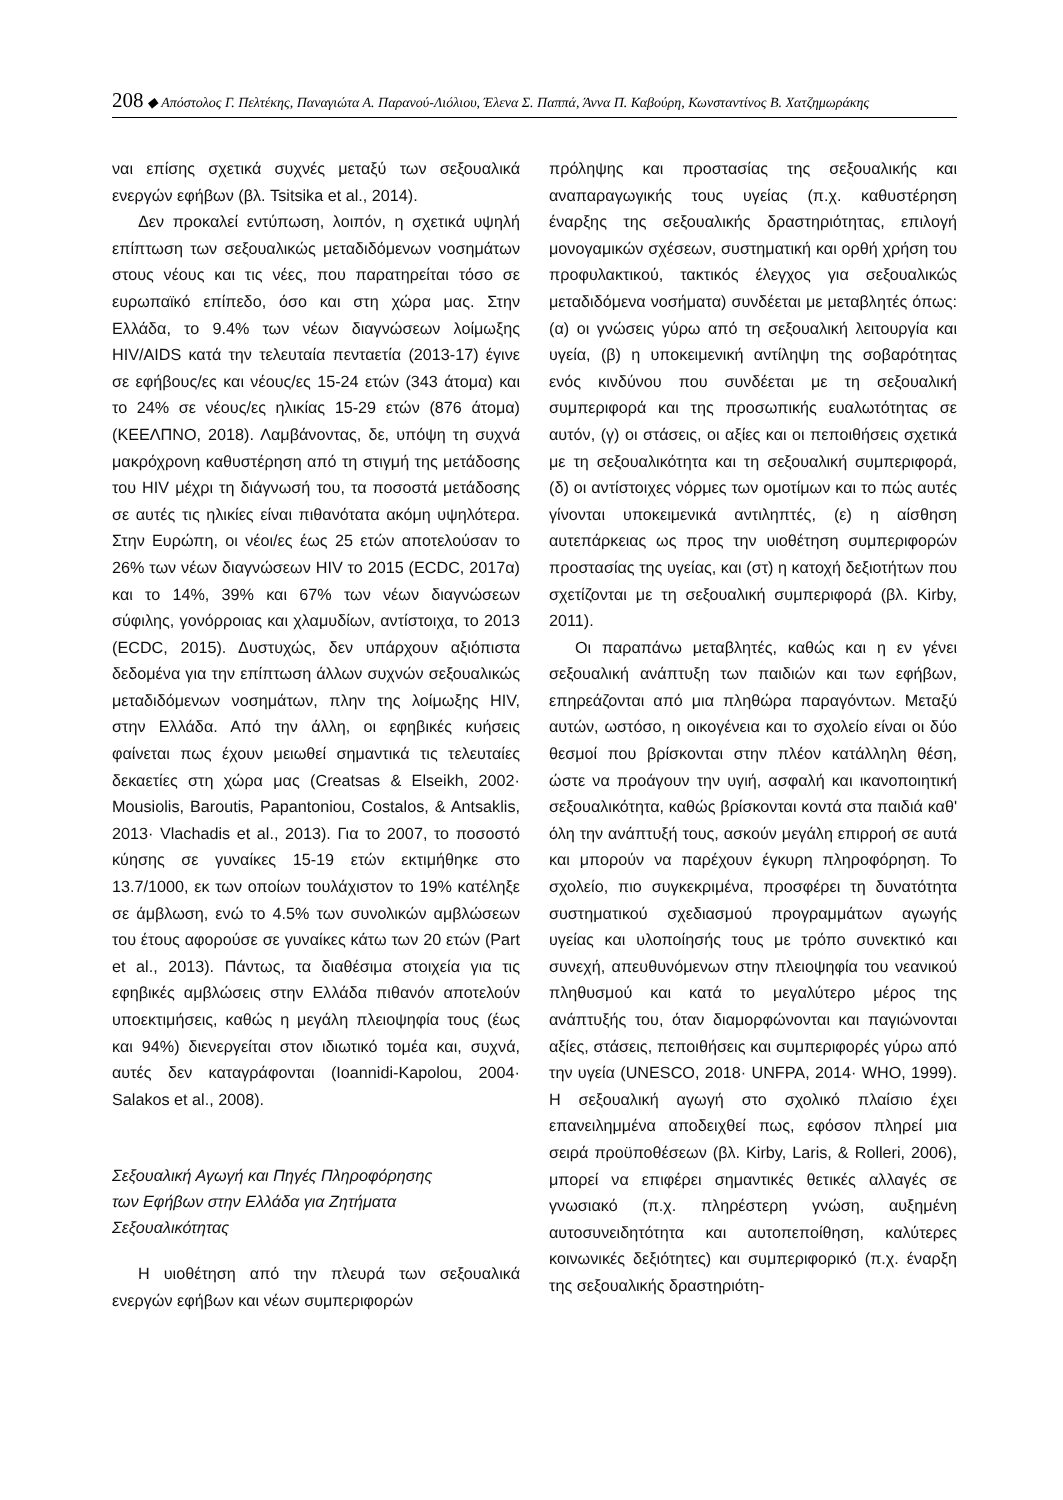208 ◆ Απόστολος Γ. Πελτέκης, Παναγιώτα Α. Παρανού-Λιόλιου, Έλενα Σ. Παππά, Άννα Π. Καβούρη, Κωνσταντίνος Β. Χατζημωράκης
ναι επίσης σχετικά συχνές μεταξύ των σεξουαλικά ενεργών εφήβων (βλ. Tsitsika et al., 2014).
Δεν προκαλεί εντύπωση, λοιπόν, η σχετικά υψηλή επίπτωση των σεξουαλικώς μεταδιδόμενων νοσημάτων στους νέους και τις νέες, που παρατηρείται τόσο σε ευρωπαϊκό επίπεδο, όσο και στη χώρα μας. Στην Ελλάδα, το 9.4% των νέων διαγνώσεων λοίμωξης HIV/AIDS κατά την τελευταία πενταετία (2013-17) έγινε σε εφήβους/ες και νέους/ες 15-24 ετών (343 άτομα) και το 24% σε νέους/ες ηλικίας 15-29 ετών (876 άτομα) (ΚΕΕΛΠΝΟ, 2018). Λαμβάνοντας, δε, υπόψη τη συχνά μακρόχρονη καθυστέρηση από τη στιγμή της μετάδοσης του HIV μέχρι τη διάγνωσή του, τα ποσοστά μετάδοσης σε αυτές τις ηλικίες είναι πιθανότατα ακόμη υψηλότερα. Στην Ευρώπη, οι νέοι/ες έως 25 ετών αποτελούσαν το 26% των νέων διαγνώσεων HIV το 2015 (ECDC, 2017α) και το 14%, 39% και 67% των νέων διαγνώσεων σύφιλης, γονόρροιας και χλαμυδίων, αντίστοιχα, το 2013 (ECDC, 2015). Δυστυχώς, δεν υπάρχουν αξιόπιστα δεδομένα για την επίπτωση άλλων συχνών σεξουαλικώς μεταδιδόμενων νοσημάτων, πλην της λοίμωξης HIV, στην Ελλάδα. Από την άλλη, οι εφηβικές κυήσεις φαίνεται πως έχουν μειωθεί σημαντικά τις τελευταίες δεκαετίες στη χώρα μας (Creatsas & Elseikh, 2002· Mousiolis, Baroutis, Papantoniou, Costalos, & Antsaklis, 2013· Vlachadis et al., 2013). Για το 2007, το ποσοστό κύησης σε γυναίκες 15-19 ετών εκτιμήθηκε στο 13.7/1000, εκ των οποίων τουλάχιστον το 19% κατέληξε σε άμβλωση, ενώ το 4.5% των συνολικών αμβλώσεων του έτους αφορούσε σε γυναίκες κάτω των 20 ετών (Part et al., 2013). Πάντως, τα διαθέσιμα στοιχεία για τις εφηβικές αμβλώσεις στην Ελλάδα πιθανόν αποτελούν υποεκτιμήσεις, καθώς η μεγάλη πλειοψηφία τους (έως και 94%) διενεργείται στον ιδιωτικό τομέα και, συχνά, αυτές δεν καταγράφονται (Ioannidi-Kapolou, 2004· Salakos et al., 2008).
Σεξουαλική Αγωγή και Πηγές Πληροφόρησης
των Εφήβων στην Ελλάδα για Ζητήματα
Σεξουαλικότητας
Η υιοθέτηση από την πλευρά των σεξουαλικά ενεργών εφήβων και νέων συμπεριφορών
πρόληψης και προστασίας της σεξουαλικής και αναπαραγωγικής τους υγείας (π.χ. καθυστέρηση έναρξης της σεξουαλικής δραστηριότητας, επιλογή μονογαμικών σχέσεων, συστηματική και ορθή χρήση του προφυλακτικού, τακτικός έλεγχος για σεξουαλικώς μεταδιδόμενα νοσήματα) συνδέεται με μεταβλητές όπως: (α) οι γνώσεις γύρω από τη σεξουαλική λειτουργία και υγεία, (β) η υποκειμενική αντίληψη της σοβαρότητας ενός κινδύνου που συνδέεται με τη σεξουαλική συμπεριφορά και της προσωπικής ευαλωτότητας σε αυτόν, (γ) οι στάσεις, οι αξίες και οι πεποιθήσεις σχετικά με τη σεξουαλικότητα και τη σεξουαλική συμπεριφορά, (δ) οι αντίστοιχες νόρμες των ομοτίμων και το πώς αυτές γίνονται υποκειμενικά αντιληπτές, (ε) η αίσθηση αυτεπάρκειας ως προς την υιοθέτηση συμπεριφορών προστασίας της υγείας, και (στ) η κατοχή δεξιοτήτων που σχετίζονται με τη σεξουαλική συμπεριφορά (βλ. Kirby, 2011).
Οι παραπάνω μεταβλητές, καθώς και η εν γένει σεξουαλική ανάπτυξη των παιδιών και των εφήβων, επηρεάζονται από μια πληθώρα παραγόντων. Μεταξύ αυτών, ωστόσο, η οικογένεια και το σχολείο είναι οι δύο θεσμοί που βρίσκονται στην πλέον κατάλληλη θέση, ώστε να προάγουν την υγιή, ασφαλή και ικανοποιητική σεξουαλικότητα, καθώς βρίσκονται κοντά στα παιδιά καθ' όλη την ανάπτυξή τους, ασκούν μεγάλη επιρροή σε αυτά και μπορούν να παρέχουν έγκυρη πληροφόρηση. Το σχολείο, πιο συγκεκριμένα, προσφέρει τη δυνατότητα συστηματικού σχεδιασμού προγραμμάτων αγωγής υγείας και υλοποίησής τους με τρόπο συνεκτικό και συνεχή, απευθυνόμενων στην πλειοψηφία του νεανικού πληθυσμού και κατά το μεγαλύτερο μέρος της ανάπτυξής του, όταν διαμορφώνονται και παγιώνονται αξίες, στάσεις, πεποιθήσεις και συμπεριφορές γύρω από την υγεία (UNESCO, 2018· UNFPA, 2014· WHO, 1999). Η σεξουαλική αγωγή στο σχολικό πλαίσιο έχει επανειλημμένα αποδειχθεί πως, εφόσον πληρεί μια σειρά προϋποθέσεων (βλ. Kirby, Laris, & Rolleri, 2006), μπορεί να επιφέρει σημαντικές θετικές αλλαγές σε γνωσιακό (π.χ. πληρέστερη γνώση, αυξημένη αυτοσυνειδητότητα και αυτοπεποίθηση, καλύτερες κοινωνικές δεξιότητες) και συμπεριφορικό (π.χ. έναρξη της σεξουαλικής δραστηριότη-